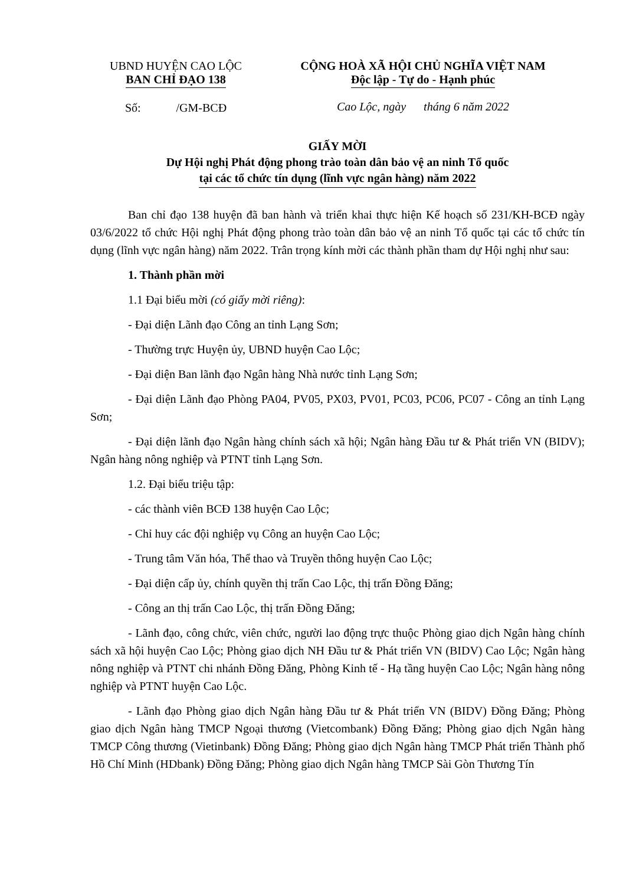UBND HUYỆN CAO LỘC
BAN CHỈ ĐẠO 138
Số: /GM-BCĐ
CỘNG HOÀ XÃ HỘI CHỦ NGHĨA VIỆT NAM
Độc lập - Tự do - Hạnh phúc
Cao Lộc, ngày tháng 6 năm 2022
GIẤY MỜI
Dự Hội nghị Phát động phong trào toàn dân bảo vệ an ninh Tổ quốc
tại các tổ chức tín dụng (lĩnh vực ngân hàng) năm 2022
Ban chỉ đạo 138 huyện đã ban hành và triển khai thực hiện Kế hoạch số 231/KH-BCĐ ngày 03/6/2022 tổ chức Hội nghị Phát động phong trào toàn dân bảo vệ an ninh Tổ quốc tại các tổ chức tín dụng (lĩnh vực ngân hàng) năm 2022. Trân trọng kính mời các thành phần tham dự Hội nghị như sau:
1. Thành phần mời
1.1 Đại biểu mời (có giấy mời riêng):
- Đại diện Lãnh đạo Công an tỉnh Lạng Sơn;
- Thường trực Huyện ủy, UBND huyện Cao Lộc;
- Đại diện Ban lãnh đạo Ngân hàng Nhà nước tỉnh Lạng Sơn;
- Đại diện Lãnh đạo Phòng PA04, PV05, PX03, PV01, PC03, PC06, PC07 - Công an tỉnh Lạng Sơn;
- Đại diện lãnh đạo Ngân hàng chính sách xã hội; Ngân hàng Đầu tư & Phát triển VN (BIDV); Ngân hàng nông nghiệp và PTNT tỉnh Lạng Sơn.
1.2. Đại biểu triệu tập:
- các thành viên BCĐ 138 huyện Cao Lộc;
- Chỉ huy các đội nghiệp vụ Công an huyện Cao Lộc;
- Trung tâm Văn hóa, Thể thao và Truyền thông huyện Cao Lộc;
- Đại diện cấp ủy, chính quyền thị trấn Cao Lộc, thị trấn Đồng Đăng;
- Công an thị trấn Cao Lộc, thị trấn Đồng Đăng;
- Lãnh đạo, công chức, viên chức, người lao động trực thuộc Phòng giao dịch Ngân hàng chính sách xã hội huyện Cao Lộc; Phòng giao dịch NH Đầu tư & Phát triển VN (BIDV) Cao Lộc; Ngân hàng nông nghiệp và PTNT chi nhánh Đồng Đăng, Phòng Kinh tế - Hạ tầng huyện Cao Lộc; Ngân hàng nông nghiệp và PTNT huyện Cao Lộc.
- Lãnh đạo Phòng giao dịch Ngân hàng Đầu tư & Phát triển VN (BIDV) Đồng Đăng; Phòng giao dịch Ngân hàng TMCP Ngoại thương (Vietcombank) Đồng Đăng; Phòng giao dịch Ngân hàng TMCP Công thương (Vietinbank) Đồng Đăng; Phòng giao dịch Ngân hàng TMCP Phát triển Thành phố Hồ Chí Minh (HDbank) Đồng Đăng; Phòng giao dịch Ngân hàng TMCP Sài Gòn Thương Tín